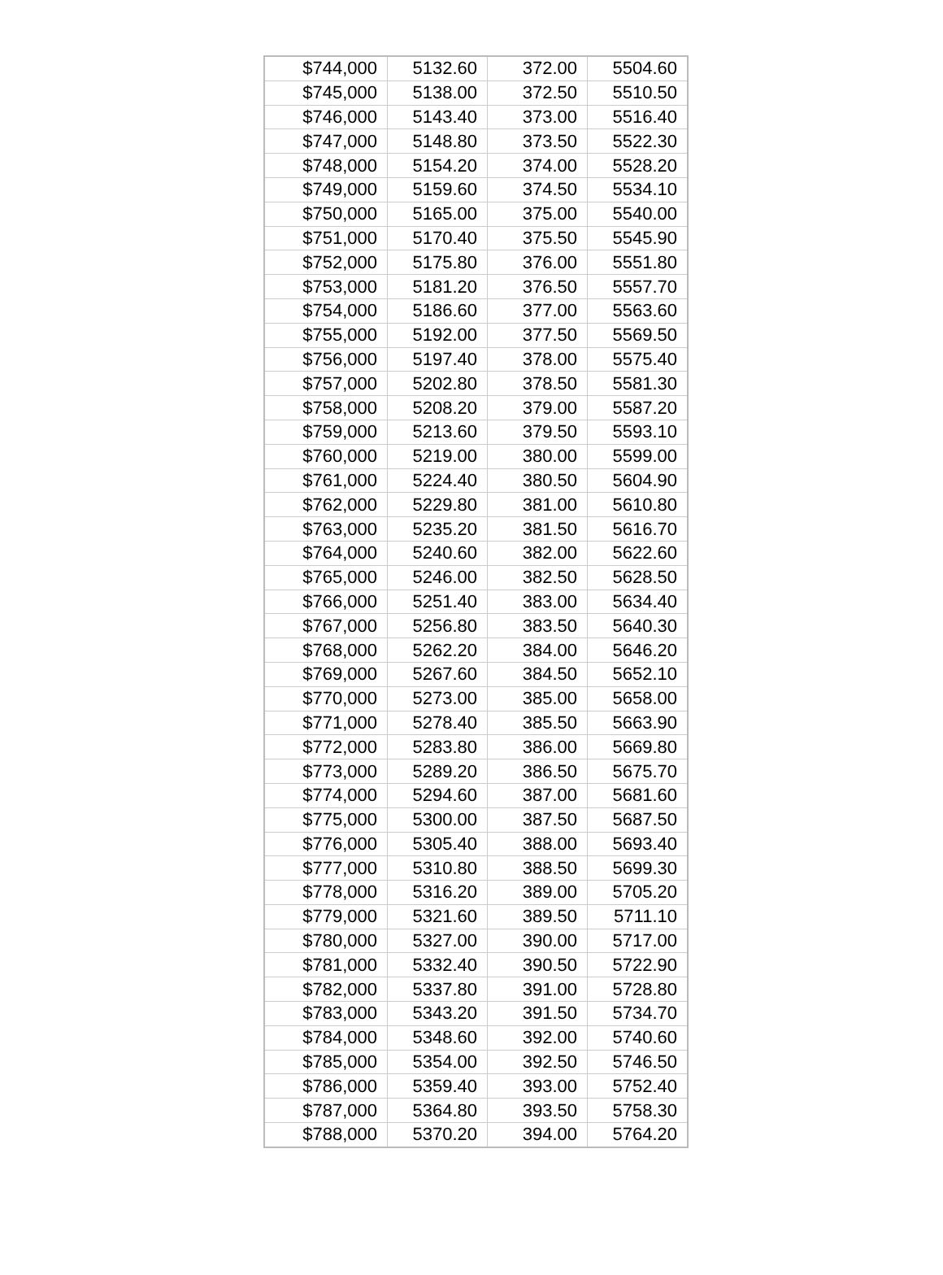| $744,000 | 5132.60 | 372.00 | 5504.60 |
| $745,000 | 5138.00 | 372.50 | 5510.50 |
| $746,000 | 5143.40 | 373.00 | 5516.40 |
| $747,000 | 5148.80 | 373.50 | 5522.30 |
| $748,000 | 5154.20 | 374.00 | 5528.20 |
| $749,000 | 5159.60 | 374.50 | 5534.10 |
| $750,000 | 5165.00 | 375.00 | 5540.00 |
| $751,000 | 5170.40 | 375.50 | 5545.90 |
| $752,000 | 5175.80 | 376.00 | 5551.80 |
| $753,000 | 5181.20 | 376.50 | 5557.70 |
| $754,000 | 5186.60 | 377.00 | 5563.60 |
| $755,000 | 5192.00 | 377.50 | 5569.50 |
| $756,000 | 5197.40 | 378.00 | 5575.40 |
| $757,000 | 5202.80 | 378.50 | 5581.30 |
| $758,000 | 5208.20 | 379.00 | 5587.20 |
| $759,000 | 5213.60 | 379.50 | 5593.10 |
| $760,000 | 5219.00 | 380.00 | 5599.00 |
| $761,000 | 5224.40 | 380.50 | 5604.90 |
| $762,000 | 5229.80 | 381.00 | 5610.80 |
| $763,000 | 5235.20 | 381.50 | 5616.70 |
| $764,000 | 5240.60 | 382.00 | 5622.60 |
| $765,000 | 5246.00 | 382.50 | 5628.50 |
| $766,000 | 5251.40 | 383.00 | 5634.40 |
| $767,000 | 5256.80 | 383.50 | 5640.30 |
| $768,000 | 5262.20 | 384.00 | 5646.20 |
| $769,000 | 5267.60 | 384.50 | 5652.10 |
| $770,000 | 5273.00 | 385.00 | 5658.00 |
| $771,000 | 5278.40 | 385.50 | 5663.90 |
| $772,000 | 5283.80 | 386.00 | 5669.80 |
| $773,000 | 5289.20 | 386.50 | 5675.70 |
| $774,000 | 5294.60 | 387.00 | 5681.60 |
| $775,000 | 5300.00 | 387.50 | 5687.50 |
| $776,000 | 5305.40 | 388.00 | 5693.40 |
| $777,000 | 5310.80 | 388.50 | 5699.30 |
| $778,000 | 5316.20 | 389.00 | 5705.20 |
| $779,000 | 5321.60 | 389.50 | 5711.10 |
| $780,000 | 5327.00 | 390.00 | 5717.00 |
| $781,000 | 5332.40 | 390.50 | 5722.90 |
| $782,000 | 5337.80 | 391.00 | 5728.80 |
| $783,000 | 5343.20 | 391.50 | 5734.70 |
| $784,000 | 5348.60 | 392.00 | 5740.60 |
| $785,000 | 5354.00 | 392.50 | 5746.50 |
| $786,000 | 5359.40 | 393.00 | 5752.40 |
| $787,000 | 5364.80 | 393.50 | 5758.30 |
| $788,000 | 5370.20 | 394.00 | 5764.20 |